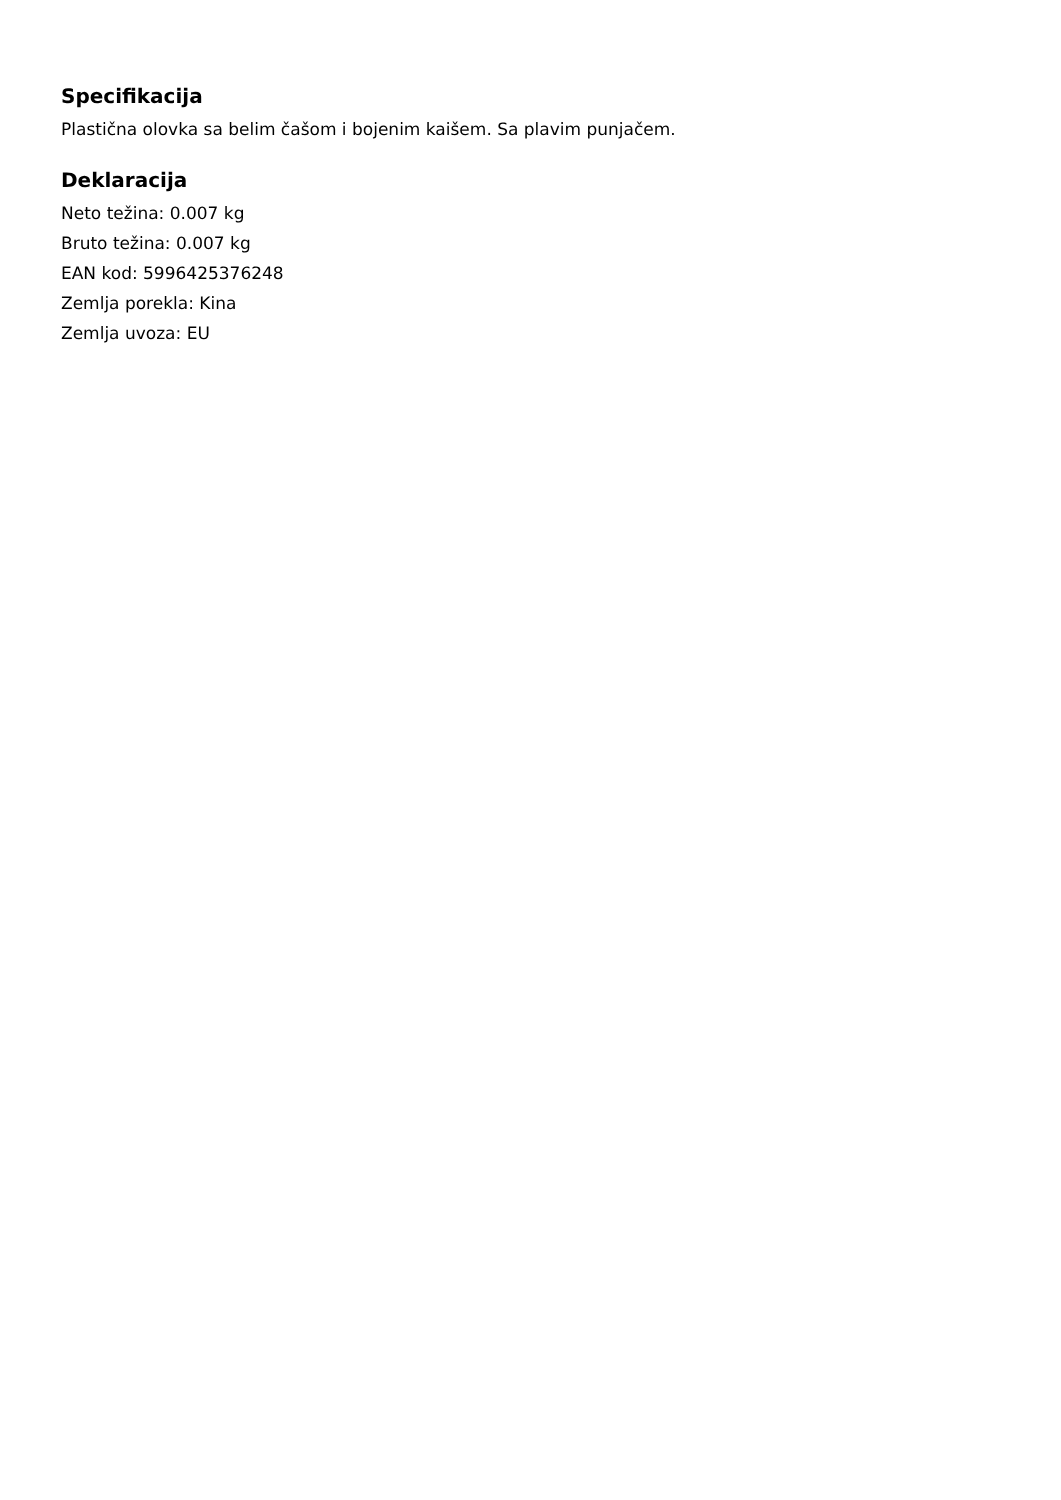Specifikacija
Plastična olovka sa belim čašom i bojenim kaišem. Sa plavim punjačem.
Deklaracija
Neto težina: 0.007 kg
Bruto težina: 0.007 kg
EAN kod: 5996425376248
Zemlja porekla: Kina
Zemlja uvoza: EU